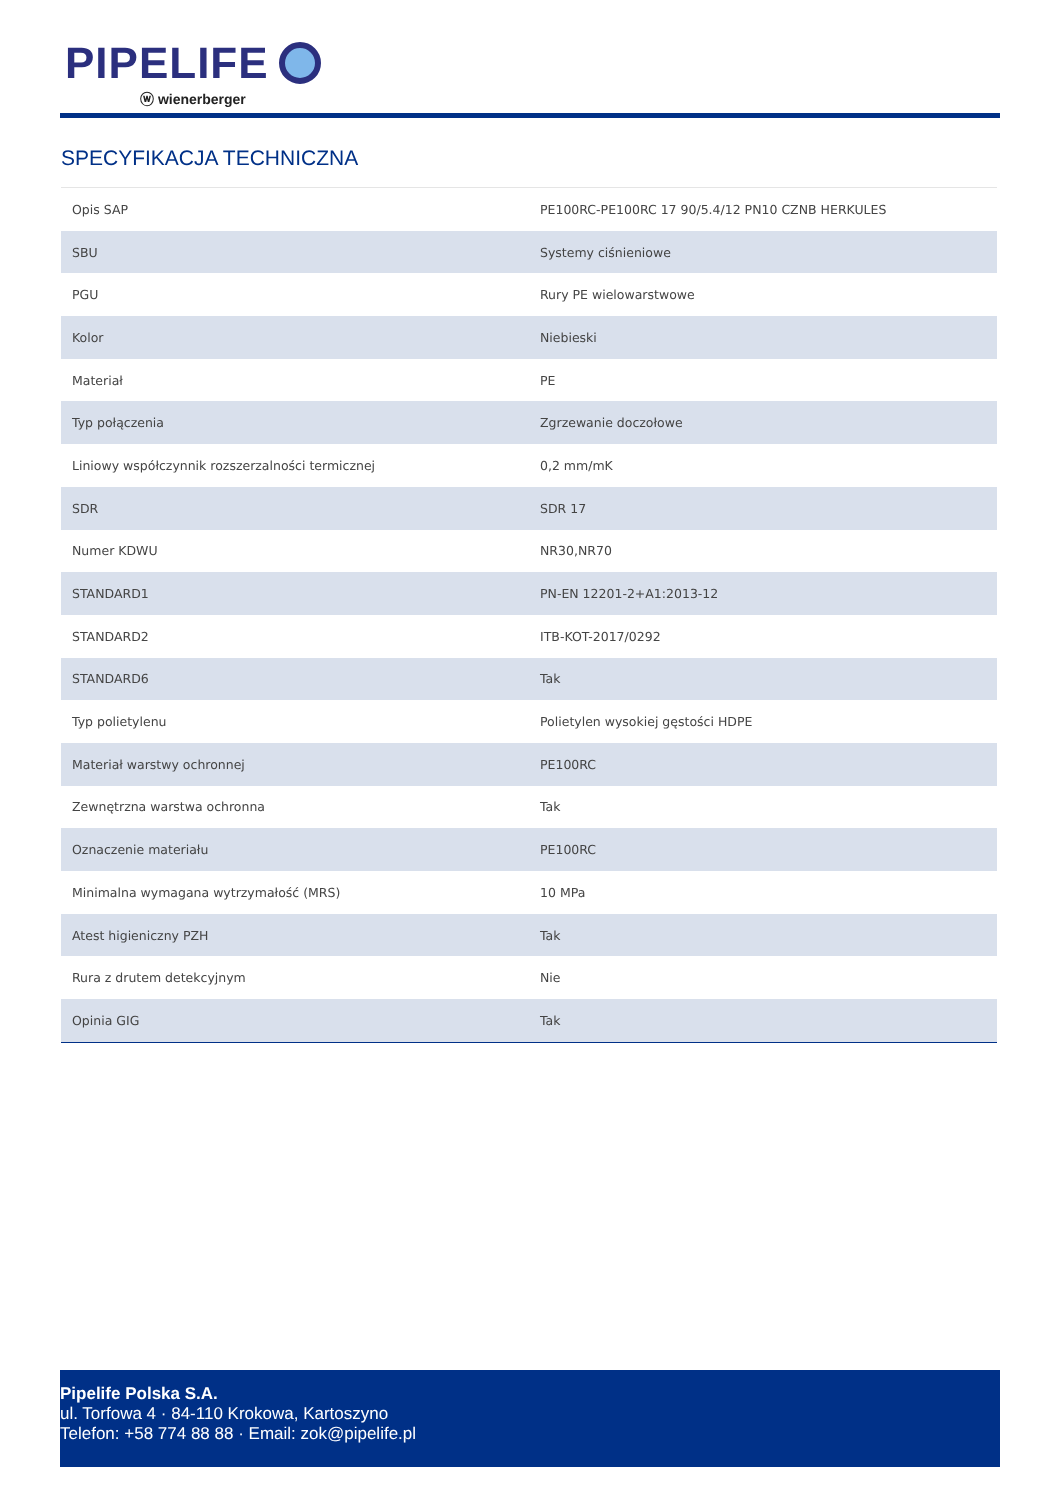PIPELIFE
ⓦ wienerberger
SPECYFIKACJA TECHNICZNA
| Opis SAP | PE100RC-PE100RC 17 90/5.4/12 PN10 CZNB HERKULES |
| SBU | Systemy ciśnieniowe |
| PGU | Rury PE wielowarstwowe |
| Kolor | Niebieski |
| Materiał | PE |
| Typ połączenia | Zgrzewanie doczołowe |
| Liniowy współczynnik rozszerzalności termicznej | 0,2 mm/mK |
| SDR | SDR 17 |
| Numer KDWU | NR30,NR70 |
| STANDARD1 | PN-EN 12201-2+A1:2013-12 |
| STANDARD2 | ITB-KOT-2017/0292 |
| STANDARD6 | Tak |
| Typ polietylenu | Polietylen wysokiej gęstości HDPE |
| Materiał warstwy ochronnej | PE100RC |
| Zewnętrzna warstwa ochronna | Tak |
| Oznaczenie materiału | PE100RC |
| Minimalna wymagana wytrzymałość (MRS) | 10 MPa |
| Atest higieniczny PZH | Tak |
| Rura z drutem detekcyjnym | Nie |
| Opinia GIG | Tak |
Pipelife Polska S.A.
ul. Torfowa 4 · 84-110 Krokowa, Kartoszyno
Telefon: +58 774 88 88 · Email: zok@pipelife.pl